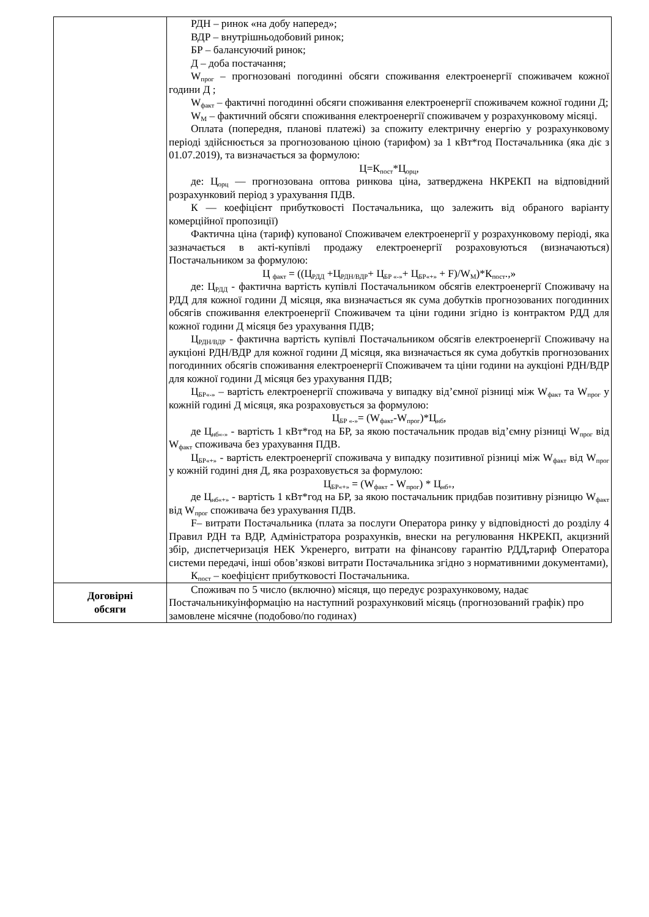| | РДН – ринок «на добу наперед»; ВДР – внутрішньодобовий ринок; БР – балансуючий ринок; Д – доба постачання; W<sub>прог</sub> – прогнозовані погодинні обсяги споживання електроенергії споживачем кожної години Д ; W<sub>факт</sub> – фактичні погодинні обсяги споживання електроенергії споживачем кожної години Д; W<sub>М</sub> – фактичний обсяги споживання електроенергії споживачем у розрахунковому місяці. Оплата (попередня, планові платежі) за спожиту електричну енергію у розрахунковому періоді здійснюється за прогнозованою ціною (тарифом) за 1 кВт*год Постачальника (яка діє з 01.07.2019), та визначається за формулою: Ц=К<sub>пост</sub>*Ц<sub>орц</sub>, де: Ц<sub>орц</sub> — прогнозована оптова ринкова ціна, затверджена НКРЕКП на відповідний розрахунковий період з урахування ПДВ. К — коефіцієнт прибутковості Постачальника, що залежить від обраного варіанту комерційної пропозиції) Фактична ціна (тариф) купованої Споживачем електроенергії у розрахунковому періоді, яка зазначається в акті-купівлі продажу електроенергії розраховуються (визначаються) Постачальником за формулою: Ц <sub>факт</sub> = ((Ц<sub>РДД</sub> +Ц<sub>РДН/ВДР</sub>+ Ц<sub>БР «-»</sub>+ Ц<sub>БР«+»</sub> + F)/W<sub>М</sub>)*К<sub>пост</sub>.,» де: Ц<sub>РДД</sub> - фактична вартість купівлі Постачальником обсягів електроенергії Споживачу на РДД для кожної години Д місяця, яка визначається як сума добутків прогнозованих погодинних обсягів споживання електроенергії Споживачем та ціни години згідно із контрактом РДД для кожної години Д місяця без урахування ПДВ; Ц<sub>РДН/ВДР</sub> - фактична вартість купівлі Постачальником обсягів електроенергії Споживачу на аукціоні РДН/ВДР для кожної години Д місяця, яка визначається як сума добутків прогнозованих погодинних обсягів споживання електроенергії Споживачем та ціни години на аукціоні РДН/ВДР для кожної години Д місяця без урахування ПДВ; Ц<sub>БР«-»</sub> – вартість електроенергії споживача у випадку від’ємної різниці між W<sub>факт</sub> та W<sub>прог</sub> у кожній годині Д місяця, яка розраховується за формулою: Ц<sub>БР «-»</sub>= (W<sub>факт</sub>-W<sub>прог</sub>)*Ц<sub>нб</sub>, де Ц<sub>нб«-»</sub> - вартість 1 кВт*год на БР, за якою постачальник продав від’ємну різниці W<sub>прог</sub> від W<sub>факт</sub> споживача без урахування ПДВ. Ц<sub>БР«+»</sub> - вартість електроенергії споживача у випадку позитивної різниці між W<sub>факт</sub> від W<sub>прог</sub> у кожній годині дня Д, яка розраховується за формулою: Ц<sub>БР«+»</sub> = (W<sub>факт</sub> - W<sub>прог</sub>) * Ц<sub>нб+</sub>, де Ц<sub>нб«+»</sub> - вартість 1 кВт*год на БР, за якою постачальник придбав позитивну різницю W<sub>факт</sub> від W<sub>прог</sub> споживача без урахування ПДВ. F– витрати Постачальника (плата за послуги Оператора ринку у відповідності до розділу 4 Правил РДН та ВДР, Адміністратора розрахунків, внески на регулювання НКРЕКП, акцизний збір, диспетчеризація НЕК Укренерго, витрати на фінансову гарантію РДД , тариф Оператора системи передачі, інші обов’язкові витрати Постачальника згідно з нормативними документами), К<sub>пост</sub> – коефіцієнт прибутковості Постачальника. |
| Договірні обсяги | Споживач по 5 число (включно) місяця, що передує розрахунковому, надає Постачальникуінформацію на наступний розрахунковий місяць (прогнозований графік) про замовлене місячне (подобово/по годинах) |